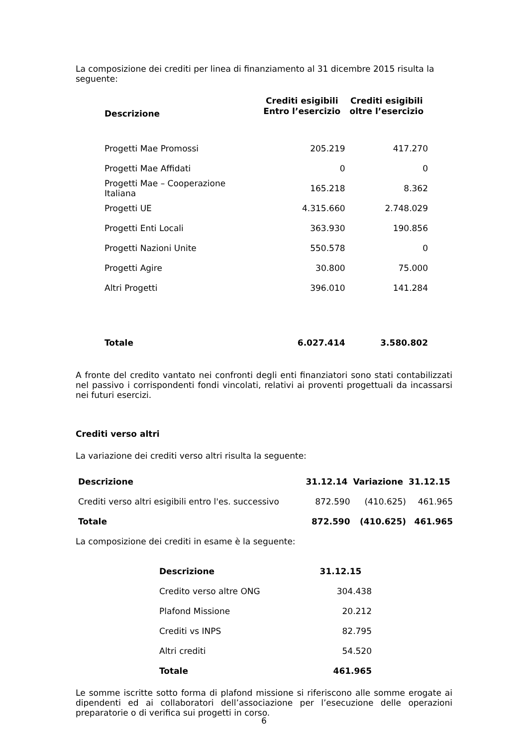La composizione dei crediti per linea di finanziamento al 31 dicembre 2015 risulta la seguente:
| Descrizione | Crediti esigibili Entro l’esercizio | Crediti esigibili oltre l’esercizio |
| --- | --- | --- |
| Progetti Mae Promossi | 205.219 | 417.270 |
| Progetti Mae Affidati | 0 | 0 |
| Progetti Mae – Cooperazione Italiana | 165.218 | 8.362 |
| Progetti UE | 4.315.660 | 2.748.029 |
| Progetti Enti Locali | 363.930 | 190.856 |
| Progetti Nazioni Unite | 550.578 | 0 |
| Progetti Agire | 30.800 | 75.000 |
| Altri Progetti | 396.010 | 141.284 |
| Totale | 6.027.414 | 3.580.802 |
A fronte del credito vantato nei confronti degli enti finanziatori sono stati contabilizzati nel passivo i corrispondenti fondi vincolati, relativi ai proventi progettuali da incassarsi nei futuri esercizi.
Crediti verso altri
La variazione dei crediti verso altri risulta la seguente:
| Descrizione | 31.12.14 | Variazione | 31.12.15 |
| --- | --- | --- | --- |
| Crediti verso altri esigibili entro l'es. successivo | 872.590 | (410.625) | 461.965 |
| Totale | 872.590 | (410.625) | 461.965 |
La composizione dei crediti in esame è la seguente:
| Descrizione | 31.12.15 |
| --- | --- |
| Credito verso altre ONG | 304.438 |
| Plafond Missione | 20.212 |
| Crediti vs INPS | 82.795 |
| Altri crediti | 54.520 |
| Totale | 461.965 |
Le somme iscritte sotto forma di plafond missione si riferiscono alle somme erogate ai dipendenti ed ai collaboratori dell’associazione per l’esecuzione delle operazioni preparatorie o di verifica sui progetti in corso.
6